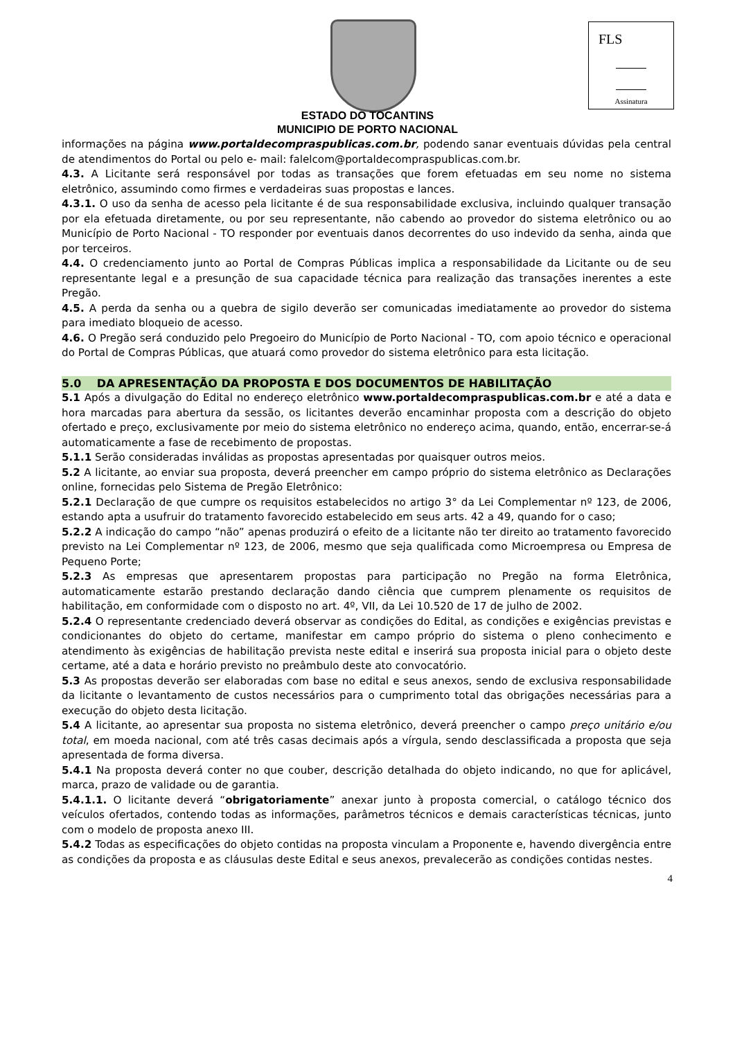FLS
Assinatura
ESTADO DO TOCANTINS
MUNICIPIO DE PORTO NACIONAL
informações na página www.portaldecompraspublicas.com.br, podendo sanar eventuais dúvidas pela central de atendimentos do Portal ou pelo e- mail: falelcom@portaldecompraspublicas.com.br.
4.3. A Licitante será responsável por todas as transações que forem efetuadas em seu nome no sistema eletrônico, assumindo como firmes e verdadeiras suas propostas e lances.
4.3.1. O uso da senha de acesso pela licitante é de sua responsabilidade exclusiva, incluindo qualquer transação por ela efetuada diretamente, ou por seu representante, não cabendo ao provedor do sistema eletrônico ou ao Município de Porto Nacional - TO responder por eventuais danos decorrentes do uso indevido da senha, ainda que por terceiros.
4.4. O credenciamento junto ao Portal de Compras Públicas implica a responsabilidade da Licitante ou de seu representante legal e a presunção de sua capacidade técnica para realização das transações inerentes a este Pregão.
4.5. A perda da senha ou a quebra de sigilo deverão ser comunicadas imediatamente ao provedor do sistema para imediato bloqueio de acesso.
4.6. O Pregão será conduzido pelo Pregoeiro do Município de Porto Nacional - TO, com apoio técnico e operacional do Portal de Compras Públicas, que atuará como provedor do sistema eletrônico para esta licitação.
5.0 DA APRESENTAÇÃO DA PROPOSTA E DOS DOCUMENTOS DE HABILITAÇÃO
5.1 Após a divulgação do Edital no endereço eletrônico www.portaldecompraspublicas.com.br e até a data e hora marcadas para abertura da sessão, os licitantes deverão encaminhar proposta com a descrição do objeto ofertado e preço, exclusivamente por meio do sistema eletrônico no endereço acima, quando, então, encerrar-se-á automaticamente a fase de recebimento de propostas.
5.1.1 Serão consideradas inválidas as propostas apresentadas por quaisquer outros meios.
5.2 A licitante, ao enviar sua proposta, deverá preencher em campo próprio do sistema eletrônico as Declarações online, fornecidas pelo Sistema de Pregão Eletrônico:
5.2.1 Declaração de que cumpre os requisitos estabelecidos no artigo 3° da Lei Complementar nº 123, de 2006, estando apta a usufruir do tratamento favorecido estabelecido em seus arts. 42 a 49, quando for o caso;
5.2.2 A indicação do campo “não” apenas produzirá o efeito de a licitante não ter direito ao tratamento favorecido previsto na Lei Complementar nº 123, de 2006, mesmo que seja qualificada como Microempresa ou Empresa de Pequeno Porte;
5.2.3 As empresas que apresentarem propostas para participação no Pregão na forma Eletrônica, automaticamente estarão prestando declaração dando ciência que cumprem plenamente os requisitos de habilitação, em conformidade com o disposto no art. 4º, VII, da Lei 10.520 de 17 de julho de 2002.
5.2.4 O representante credenciado deverá observar as condições do Edital, as condições e exigências previstas e condicionantes do objeto do certame, manifestar em campo próprio do sistema o pleno conhecimento e atendimento às exigências de habilitação prevista neste edital e inserirá sua proposta inicial para o objeto deste certame, até a data e horário previsto no preâmbulo deste ato convocatório.
5.3 As propostas deverão ser elaboradas com base no edital e seus anexos, sendo de exclusiva responsabilidade da licitante o levantamento de custos necessários para o cumprimento total das obrigações necessárias para a execução do objeto desta licitação.
5.4 A licitante, ao apresentar sua proposta no sistema eletrônico, deverá preencher o campo preço unitário e/ou total, em moeda nacional, com até três casas decimais após a vírgula, sendo desclassificada a proposta que seja apresentada de forma diversa.
5.4.1 Na proposta deverá conter no que couber, descrição detalhada do objeto indicando, no que for aplicável, marca, prazo de validade ou de garantia.
5.4.1.1. O licitante deverá “obrigatoriamente” anexar junto à proposta comercial, o catálogo técnico dos veículos ofertados, contendo todas as informações, parâmetros técnicos e demais características técnicas, junto com o modelo de proposta anexo III.
5.4.2 Todas as especificações do objeto contidas na proposta vinculam a Proponente e, havendo divergência entre as condições da proposta e as cláusulas deste Edital e seus anexos, prevalecerão as condições contidas nestes.
4